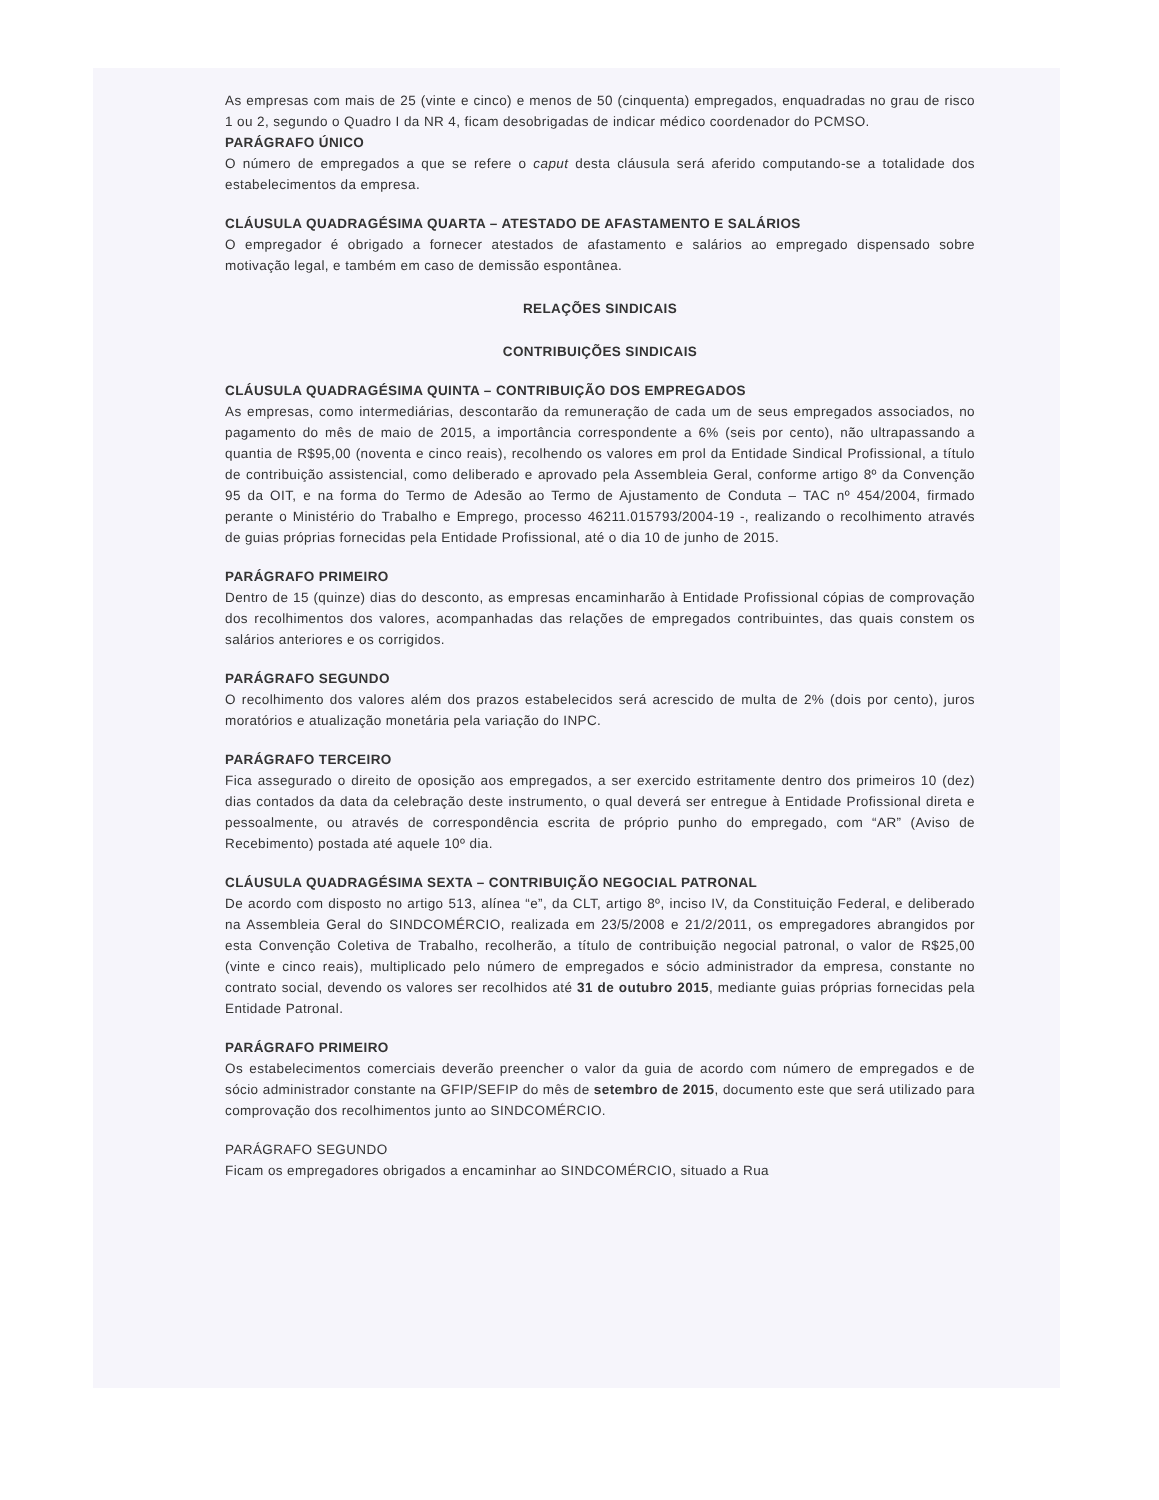As empresas com mais de 25 (vinte e cinco) e menos de 50 (cinquenta) empregados, enquadradas no grau de risco 1 ou 2, segundo o Quadro I da NR 4, ficam desobrigadas de indicar médico coordenador do PCMSO.
PARÁGRAFO ÚNICO
O número de empregados a que se refere o caput desta cláusula será aferido computando-se a totalidade dos estabelecimentos da empresa.
CLÁUSULA QUADRAGÉSIMA QUARTA – ATESTADO DE AFASTAMENTO E SALÁRIOS
O empregador é obrigado a fornecer atestados de afastamento e salários ao empregado dispensado sobre motivação legal, e também em caso de demissão espontânea.
RELAÇÕES SINDICAIS
CONTRIBUIÇÕES SINDICAIS
CLÁUSULA QUADRAGÉSIMA QUINTA – CONTRIBUIÇÃO DOS EMPREGADOS
As empresas, como intermediárias, descontarão da remuneração de cada um de seus empregados associados, no pagamento do mês de maio de 2015, a importância correspondente a 6% (seis por cento), não ultrapassando a quantia de R$95,00 (noventa e cinco reais), recolhendo os valores em prol da Entidade Sindical Profissional, a título de contribuição assistencial, como deliberado e aprovado pela Assembleia Geral, conforme artigo 8º da Convenção 95 da OIT, e na forma do Termo de Adesão ao Termo de Ajustamento de Conduta – TAC nº 454/2004, firmado perante o Ministério do Trabalho e Emprego, processo 46211.015793/2004-19 -, realizando o recolhimento através de guias próprias fornecidas pela Entidade Profissional, até o dia 10 de junho de 2015.
PARÁGRAFO PRIMEIRO
Dentro de 15 (quinze) dias do desconto, as empresas encaminharão à Entidade Profissional cópias de comprovação dos recolhimentos dos valores, acompanhadas das relações de empregados contribuintes, das quais constem os salários anteriores e os corrigidos.
PARÁGRAFO SEGUNDO
O recolhimento dos valores além dos prazos estabelecidos será acrescido de multa de 2% (dois por cento), juros moratórios e atualização monetária pela variação do INPC.
PARÁGRAFO TERCEIRO
Fica assegurado o direito de oposição aos empregados, a ser exercido estritamente dentro dos primeiros 10 (dez) dias contados da data da celebração deste instrumento, o qual deverá ser entregue à Entidade Profissional direta e pessoalmente, ou através de correspondência escrita de próprio punho do empregado, com “AR” (Aviso de Recebimento) postada até aquele 10º dia.
CLÁUSULA QUADRAGÉSIMA SEXTA – CONTRIBUIÇÃO NEGOCIAL PATRONAL
De acordo com disposto no artigo 513, alínea “e”, da CLT, artigo 8º, inciso IV, da Constituição Federal, e deliberado na Assembleia Geral do SINDCOMÉRCIO, realizada em 23/5/2008 e 21/2/2011, os empregadores abrangidos por esta Convenção Coletiva de Trabalho, recolherão, a título de contribuição negocial patronal, o valor de R$25,00 (vinte e cinco reais), multiplicado pelo número de empregados e sócio administrador da empresa, constante no contrato social, devendo os valores ser recolhidos até 31 de outubro 2015, mediante guias próprias fornecidas pela Entidade Patronal.
PARÁGRAFO PRIMEIRO
Os estabelecimentos comerciais deverão preencher o valor da guia de acordo com número de empregados e de sócio administrador constante na GFIP/SEFIP do mês de setembro de 2015, documento este que será utilizado para comprovação dos recolhimentos junto ao SINDCOMÉRCIO.
PARÁGRAFO SEGUNDO
Ficam os empregadores obrigados a encaminhar ao SINDCOMÉRCIO, situado a Rua